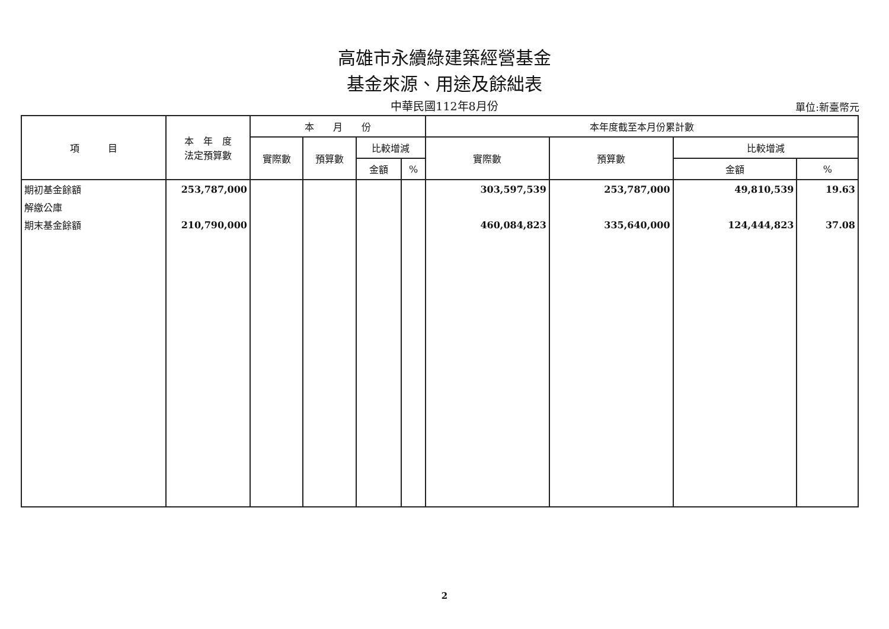高雄市永續綠建築經營基金
基金來源、用途及餘絀表
中華民國112年8月份
單位:新臺幣元
| 項 目 | 本 年 度 法定預算數 | 本 月 份 | | | | 本年度截至本月份累計數 | | | |
| --- | --- | --- | --- | --- | --- | --- | --- | --- | --- |
| | | 實際數 | 預算數 | 比較增減 | | 實際數 | 預算數 | 比較增減 | |
| | | | | 金額 | % | | | 金額 | % |
| 期初基金餘額 | 253,787,000 | | | | | 303,597,539 | 253,787,000 | 49,810,539 | 19.63 |
| 解繳公庫 | | | | | | | | | |
| 期末基金餘額 | 210,790,000 | | | | | 460,084,823 | 335,640,000 | 124,444,823 | 37.08 |
2